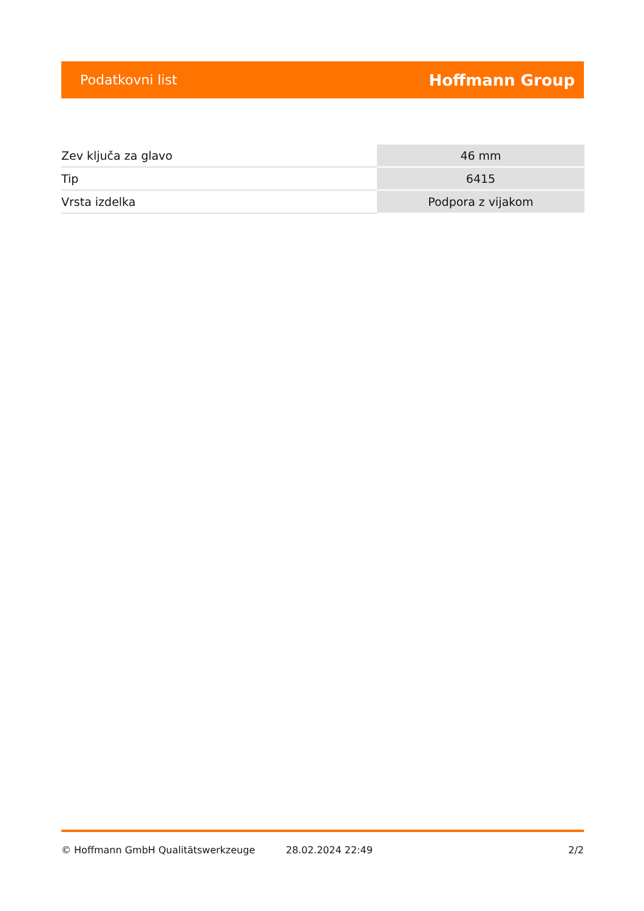Podatkovni list Hoffmann Group
| Zev ključa za glavo | 46 mm |
| Tip | 6415 |
| Vrsta izdelka | Podpora z vijakom |
© Hoffmann GmbH Qualitätswerkzeuge 28.02.2024 22:49 2/2